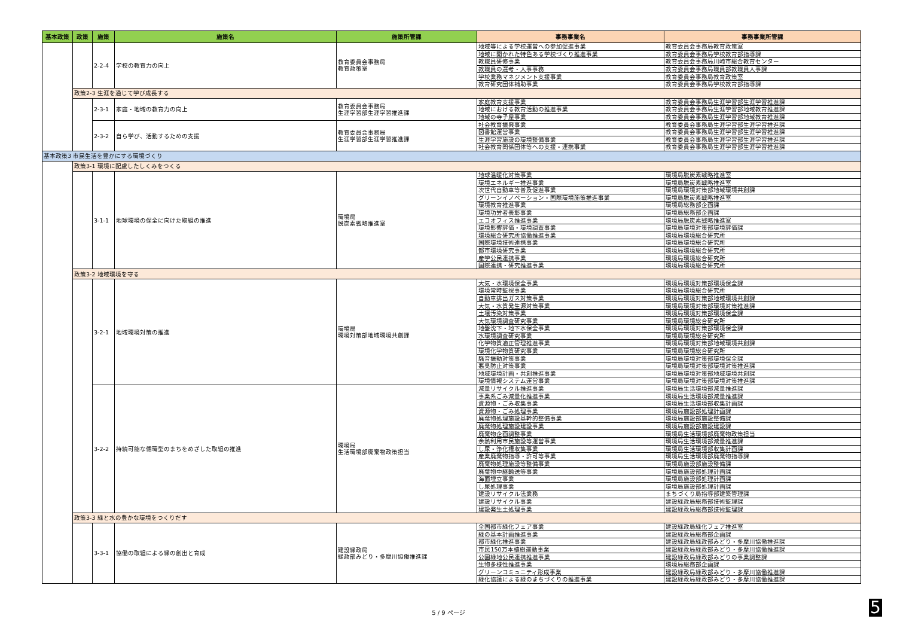| 基本政策 | 政策 | 施策 | 施策名 | 施策所管課 | 事務事業名 | 事務事業所管課 |
| --- | --- | --- | --- | --- | --- | --- |
| | | 2-2-4 | 学校の教育力の向上 | 教育委員会事務局 教育政策室 | 地域等による学校運営への参加促進事業 | 教育委員会事務局教育政策室 |
| | | | | | 地域に開かれた特色ある学校づくり推進事業 | 教育委員会事務局学校教育部指導課 |
| | | | | | 教職員研修事業 | 教育委員会事務局川崎市総合教育センター |
| | | | | | 教職員の選考・人事事務 | 教育委員会事務局職員部教職員人事課 |
| | | | | | 学校業務マネジメント支援事業 | 教育委員会事務局教育政策室 |
| | | | | | 教育研究団体補助事業 | 教育委員会事務局学校教育部指導課 |
| | 政策2-3 生涯を通じて学び成長する | | | | | |
| | | 2-3-1 | 家庭・地域の教育力の向上 | 教育委員会事務局 生涯学習部生涯学習推進課 | 家庭教育支援事業 | 教育委員会事務局生涯学習部生涯学習推進課 |
| | | | | | 地域における教育活動の推進事業 | 教育委員会事務局生涯学習部地域教育推進課 |
| | | | | | 地域の寺子屋事業 | 教育委員会事務局生涯学習部地域教育推進課 |
| | | 2-3-2 | 自ら学び、活動するための支援 | 教育委員会事務局 生涯学習部生涯学習推進課 | 社会教育振興事業 | 教育委員会事務局生涯学習部生涯学習推進課 |
| | | | | | 図書館運営事業 | 教育委員会事務局生涯学習部生涯学習推進課 |
| | | | | | 生涯学習施設の環境整備事業 | 教育委員会事務局生涯学習部生涯学習推進課 |
| | | | | | 社会教育関係団体等への支援・連携事業 | 教育委員会事務局生涯学習部生涯学習推進課 |
| 基本政策3 市民生活を豊かにする環境づくり | | | | | | |
| | 政策3-1 環境に配慮したしくみをつくる | | | | | |
| | | 3-1-1 | 地球環境の保全に向けた取組の推進 | 環境局 脱炭素戦略推進室 | 地球温暖化対策事業 | 環境局脱炭素戦略推進室 |
| | | | | | 環境エネルギー推進事業 | 環境局脱炭素戦略推進室 |
| | | | | | 次世代自動車等普及促進事業 | 環境局環境対策部地域環境共創課 |
| | | | | | グリーンイノベーション・国際環境施策推進事業 | 環境局脱炭素戦略推進室 |
| | | | | | 環境教育推進事業 | 環境局総務部企画課 |
| | | | | | 環境功労者表彰事業 | 環境局総務部企画課 |
| | | | | | エコオフィス推進事業 | 環境局脱炭素戦略推進室 |
| | | | | | 環境影響評価・環境調査事業 | 環境局環境対策部環境評価課 |
| | | | | | 環境総合研究所協働推進事業 | 環境局環境総合研究所 |
| | | | | | 国際環境技術連携事業 | 環境局環境総合研究所 |
| | | | | | 都市環境研究事業 | 環境局環境総合研究所 |
| | | | | | 産学公民連携事業 | 環境局環境総合研究所 |
| | | | | | 国際連携・研究推進事業 | 環境局環境総合研究所 |
| | 政策3-2 地域環境を守る | | | | | |
| | | 3-2-1 | 地域環境対策の推進 | 環境局 環境対策部地域環境共創課 | 大気・水環境保全事業 | 環境局環境対策部環境保全課 |
| | | | | | 環境常時監視事業 | 環境局環境総合研究所 |
| | | | | | 自動車排出ガス対策事業 | 環境局環境対策部地域環境共創課 |
| | | | | | 大気・水質発生源対策事業 | 環境局環境対策部環境対策推進課 |
| | | | | | 土壌汚染対策事業 | 環境局環境対策部環境保全課 |
| | | | | | 大気環境調査研究事業 | 環境局環境総合研究所 |
| | | | | | 地盤沈下・地下水保全事業 | 環境局環境対策部環境保全課 |
| | | | | | 水環境調査研究事業 | 環境局環境総合研究所 |
| | | | | | 化学物質適正管理推進事業 | 環境局環境対策部地域環境共創課 |
| | | | | | 環境化学物質研究事業 | 環境局環境総合研究所 |
| | | | | | 騒音振動対策事業 | 環境局環境対策部環境保全課 |
| | | | | | 悪臭防止対策事業 | 環境局環境対策部環境対策推進課 |
| | | | | | 地域環境計画・共創推進事業 | 環境局環境対策部地域環境共創課 |
| | | | | | 環境情報システム運営事業 | 環境局環境対策部環境対策推進課 |
| | | 3-2-2 | 持続可能な循環型のまちをめざした取組の推進 | 環境局 生活環境部廃棄物政策担当 | 減量リサイクル推進事業 | 環境局生活環境部減量推進課 |
| | | | | | 事業系ごみ減量化推進事業 | 環境局生活環境部減量推進課 |
| | | | | | 資源物・ごみ収集事業 | 環境局生活環境部収集計画課 |
| | | | | | 資源物・ごみ処理事業 | 環境局施設部処理計画課 |
| | | | | | 廃棄物処理施設基幹的整備事業 | 環境局施設部施設整備課 |
| | | | | | 廃棄物処理施設建設事業 | 環境局施設部施設建設課 |
| | | | | | 廃棄物企画調整事業 | 環境局生活環境部廃棄物政策担当 |
| | | | | | 余熱利用市民施設等運営事業 | 環境局生活環境部減量推進課 |
| | | | | | し尿・浄化槽収集事業 | 環境局生活環境部収集計画課 |
| | | | | | 産業廃棄物指導・許可等事業 | 環境局生活環境部廃棄物指導課 |
| | | | | | 廃棄物処理施設等整備事業 | 環境局施設部施設整備課 |
| | | | | | 廃棄物中継輸送等事業 | 環境局施設部処理計画課 |
| | | | | | 海面埋立事業 | 環境局施設部処理計画課 |
| | | | | | し尿処理事業 | 環境局施設部処理計画課 |
| | | | | | 建設リサイクル法業務 | まちづくり局指導部建築管理課 |
| | | | | | 建設リサイクル事業 | 建設緑政局総務部技術監理課 |
| | | | | | 建設発生土処理事業 | 建設緑政局総務部技術監理課 |
| | 政策3-3 緑と水の豊かな環境をつくりだす | | | | | |
| | | 3-3-1 | 協働の取組による緑の創出と育成 | 建設緑政局 緑政部みどり・多摩川協働推進課 | 全国都市緑化フェア事業 | 建設緑政局緑化フェア推進室 |
| | | | | | 緑の基本計画推進事業 | 建設緑政局総務部企画課 |
| | | | | | 都市緑化推進事業 | 建設緑政局緑政部みどり・多摩川協働推進課 |
| | | | | | 市民150万本植樹運動事業 | 建設緑政局緑政部みどり・多摩川協働推進課 |
| | | | | | 公園緑地公民連携推進事業 | 建設緑政局緑政部みどりの事業調整課 |
| | | | | | 生物多様性推進事業 | 環境局総務部企画課 |
| | | | | | グリーンコミュニティ形成事業 | 建設緑政局緑政部みどり・多摩川協働推進課 |
| | | | | | 緑化協議による緑のまちづくりの推進事業 | 建設緑政局緑政部みどり・多摩川協働推進課 |
5 / 9 ページ 5